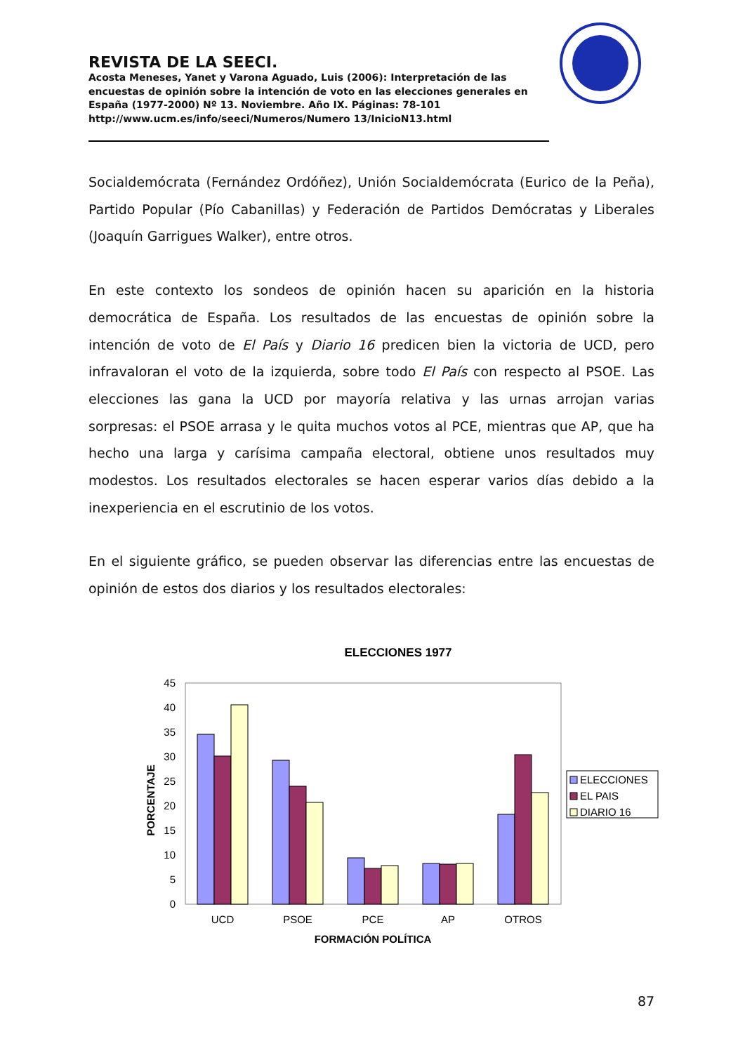REVISTA DE LA SEECI.
Acosta Meneses, Yanet y Varona Aguado, Luis (2006): Interpretación de las encuestas de opinión sobre la intención de voto en las elecciones generales en España (1977-2000) Nº 13. Noviembre. Año IX. Páginas: 78-101 http://www.ucm.es/info/seeci/Numeros/Numero 13/InicioN13.html
Socialdemócrata (Fernández Ordóñez), Unión Socialdemócrata (Eurico de la Peña), Partido Popular (Pío Cabanillas) y Federación de Partidos Demócratas y Liberales (Joaquín Garrigues Walker), entre otros.
En este contexto los sondeos de opinión hacen su aparición en la historia democrática de España. Los resultados de las encuestas de opinión sobre la intención de voto de El País y Diario 16 predicen bien la victoria de UCD, pero infravaloran el voto de la izquierda, sobre todo El País con respecto al PSOE. Las elecciones las gana la UCD por mayoría relativa y las urnas arrojan varias sorpresas: el PSOE arrasa y le quita muchos votos al PCE, mientras que AP, que ha hecho una larga y carísima campaña electoral, obtiene unos resultados muy modestos. Los resultados electorales se hacen esperar varios días debido a la inexperiencia en el escrutinio de los votos.
En el siguiente gráfico, se pueden observar las diferencias entre las encuestas de opinión de estos dos diarios y los resultados electorales:
ELECCIONES 1977
45
40
35
30
25
20
15
10
5
0
PORCENTAJE
UCD
PSOE
PCE
AP
OTROS
FORMACIÓN POLÍTICA
ELECCIONES
EL PAIS
DIARIO 16
87